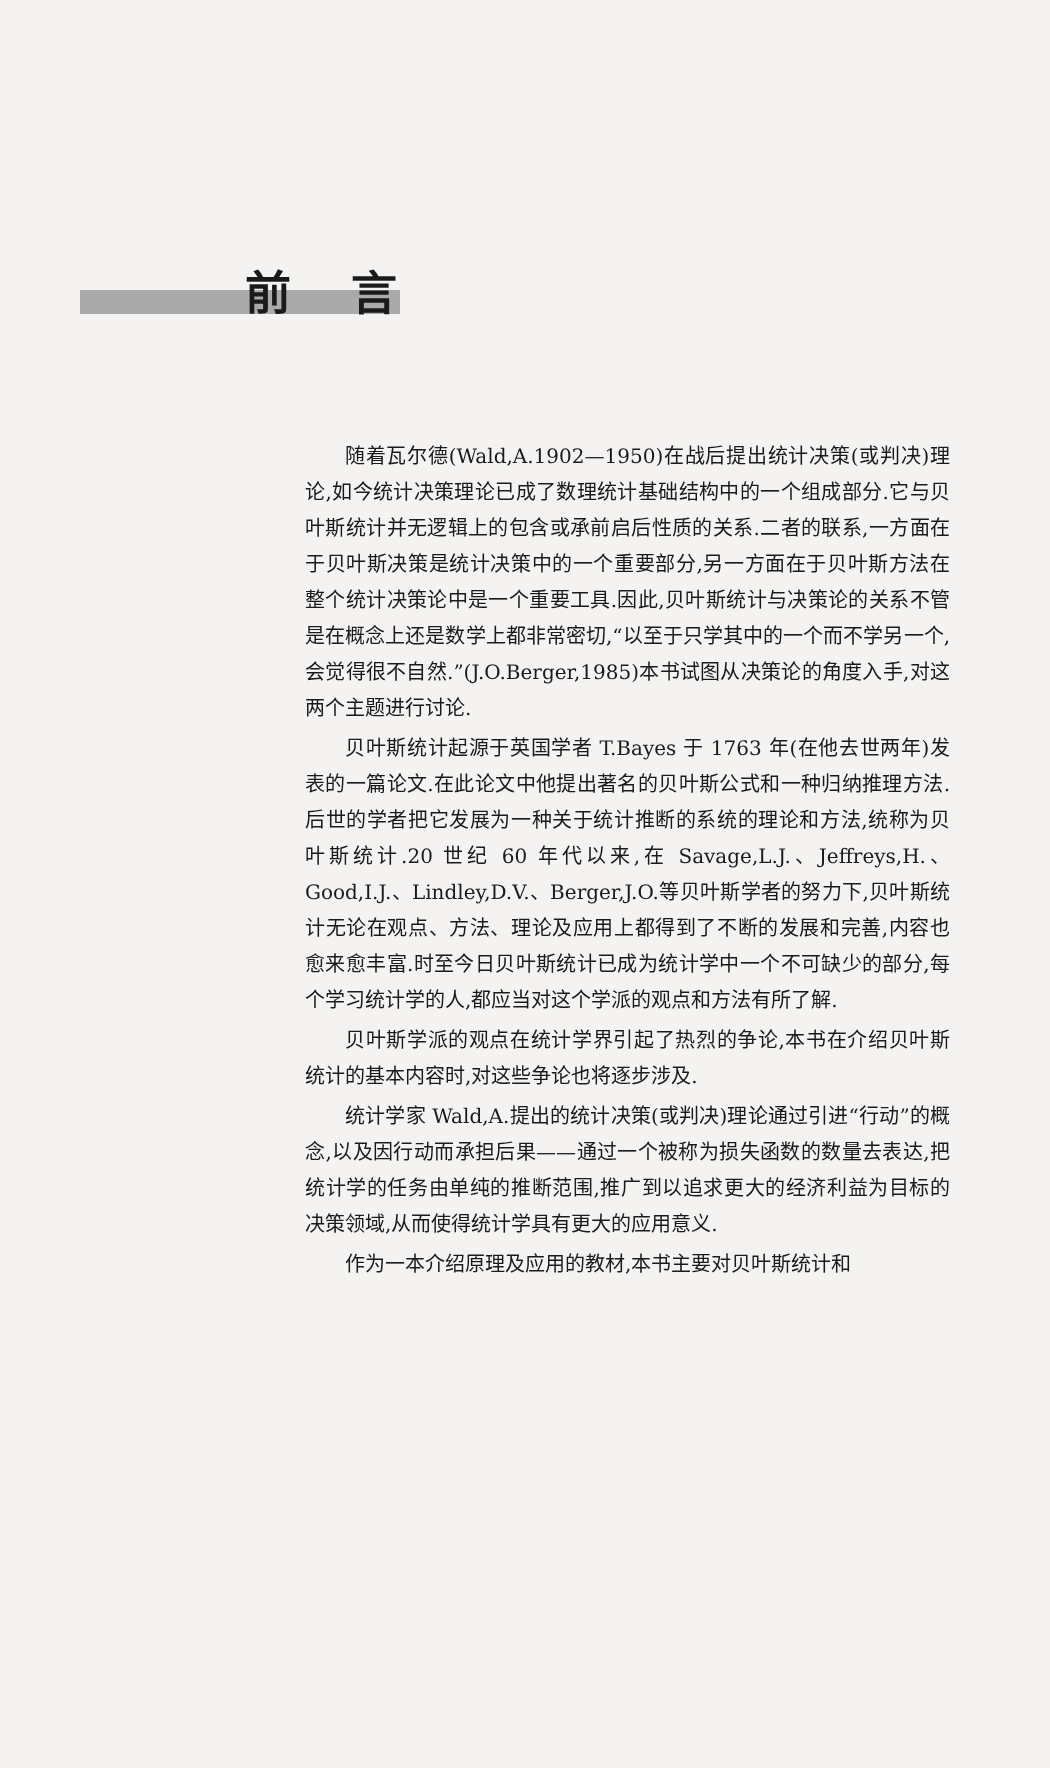前言
随着瓦尔德(Wald,A.1902—1950)在战后提出统计决策(或判决)理论,如今统计决策理论已成了数理统计基础结构中的一个组成部分.它与贝叶斯统计并无逻辑上的包含或承前启后性质的关系.二者的联系,一方面在于贝叶斯决策是统计决策中的一个重要部分,另一方面在于贝叶斯方法在整个统计决策论中是一个重要工具.因此,贝叶斯统计与决策论的关系不管是在概念上还是数学上都非常密切,“以至于只学其中的一个而不学另一个,会觉得很不自然.”(J.O.Berger,1985)本书试图从决策论的角度入手,对这两个主题进行讨论.
贝叶斯统计起源于英国学者 T.Bayes 于 1763 年(在他去世两年)发表的一篇论文.在此论文中他提出著名的贝叶斯公式和一种归纳推理方法.后世的学者把它发展为一种关于统计推断的系统的理论和方法,统称为贝叶斯统计.20 世纪 60 年代以来,在 Savage,L.J.、Jeffreys,H.、Good,I.J.、Lindley,D.V.、Berger,J.O.等贝叶斯学者的努力下,贝叶斯统计无论在观点、方法、理论及应用上都得到了不断的发展和完善,内容也愈来愈丰富.时至今日贝叶斯统计已成为统计学中一个不可缺少的部分,每个学习统计学的人,都应当对这个学派的观点和方法有所了解.
贝叶斯学派的观点在统计学界引起了热烈的争论,本书在介绍贝叶斯统计的基本内容时,对这些争论也将逐步涉及.
统计学家 Wald,A.提出的统计决策(或判决)理论通过引进“行动”的概念,以及因行动而承担后果——通过一个被称为损失函数的数量去表达,把统计学的任务由单纯的推断范围,推广到以追求更大的经济利益为目标的决策领域,从而使得统计学具有更大的应用意义.
作为一本介绍原理及应用的教材,本书主要对贝叶斯统计和